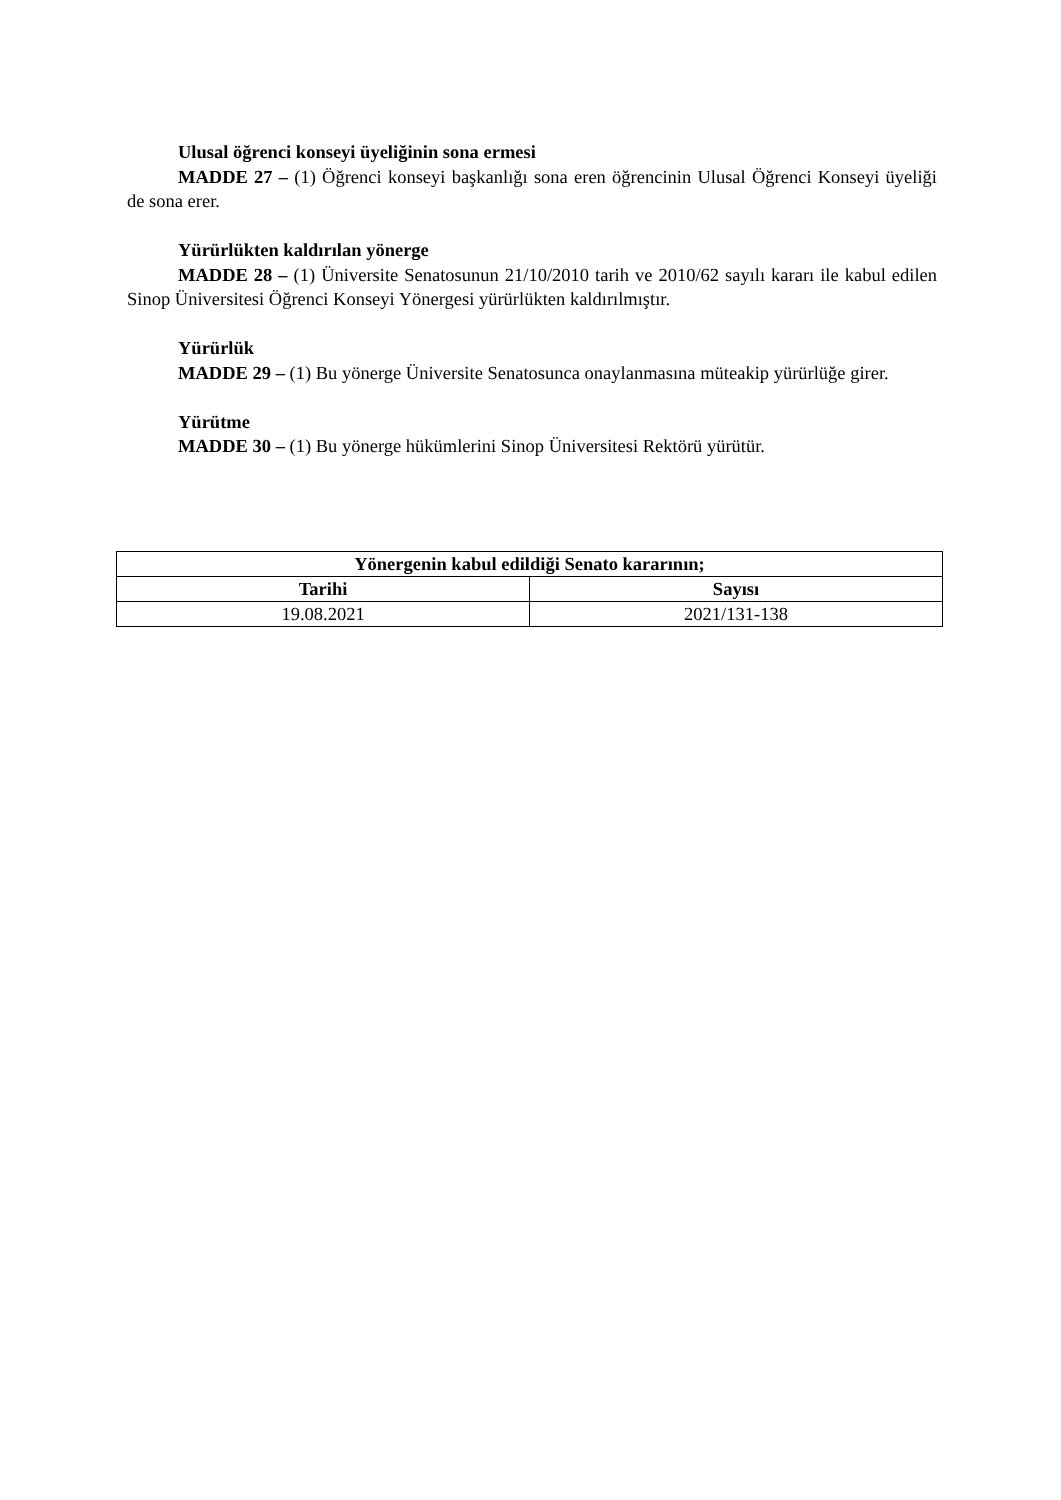Ulusal öğrenci konseyi üyeliğinin sona ermesi
MADDE 27 – (1) Öğrenci konseyi başkanlığı sona eren öğrencinin Ulusal Öğrenci Konseyi üyeliği de sona erer.
Yürürlükten kaldırılan yönerge
MADDE 28 – (1) Üniversite Senatosunun 21/10/2010 tarih ve 2010/62 sayılı kararı ile kabul edilen Sinop Üniversitesi Öğrenci Konseyi Yönergesi yürürlükten kaldırılmıştır.
Yürürlük
MADDE 29 – (1) Bu yönerge Üniversite Senatosunca onaylanmasına müteakip yürürlüğe girer.
Yürütme
MADDE 30 – (1) Bu yönerge hükümlerini Sinop Üniversitesi Rektörü yürütür.
| Yönergenin kabul edildiği Senato kararının; | |
| --- | --- |
| Tarihi | Sayısı |
| 19.08.2021 | 2021/131-138 |